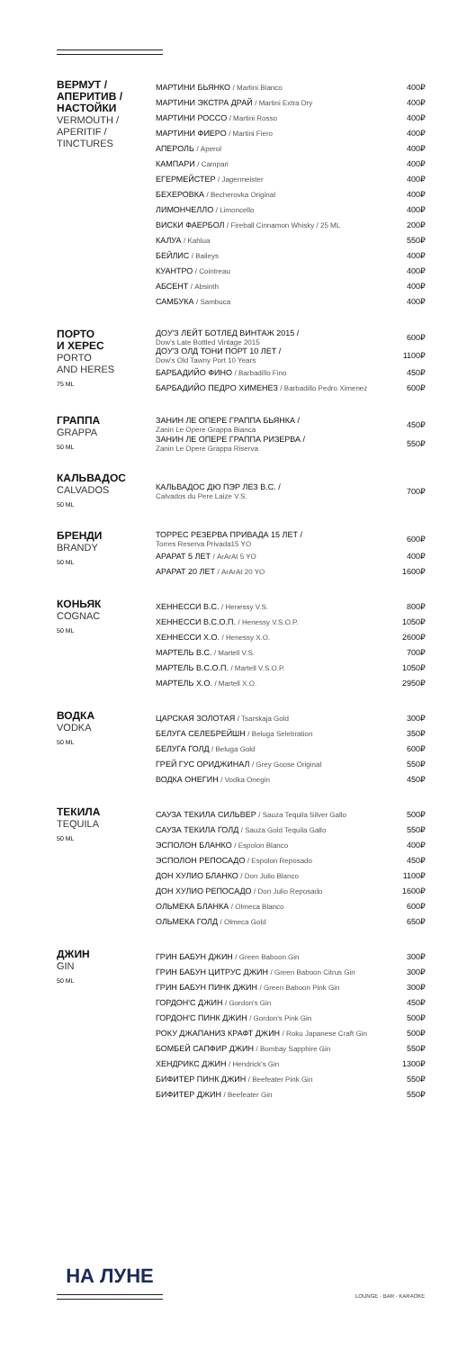ВЕРМУТ /
АПЕРИТИВ /
НАСТОЙКИ
VERMOUTH /
APERITIF /
TINCTURES
| МАРТИНИ БЬЯНКО / Martini Bianco | 400₽ |
| МАРТИНИ ЭКСТРА ДРАЙ / Martini Extra Dry | 400₽ |
| МАРТИНИ РОССО / Martini Rosso | 400₽ |
| МАРТИНИ ФИЕРО / Martini Fiero | 400₽ |
| АПЕРОЛЬ / Aperol | 400₽ |
| КАМПАРИ / Campari | 400₽ |
| ЕГЕРМЕЙСТЕР / Jagermeister | 400₽ |
| БЕХЕРОВКА / Becherovka Original | 400₽ |
| ЛИМОНЧЕЛЛО / Limoncello | 400₽ |
| ВИСКИ ФАЕРБОЛ / Fireball Cinnamon Whisky / 25 ML | 200₽ |
| КАЛУА / Kahlua | 550₽ |
| БЕЙЛИС / Baileys | 400₽ |
| КУАНТРО / Cointreau | 400₽ |
| АБСЕНТ / Absinth | 400₽ |
| САМБУКА / Sambuca | 400₽ |
ПОРТО
И ХЕРЕС
PORTO
AND HERES
75 ML
| ДОУ'З ЛЕЙТ БОТЛЕД ВИНТАЖ 2015 / Dow's Late Bottled Vintage 2015 | 600₽ |
| ДОУ'З ОЛД ТОНИ ПОРТ 10 ЛЕТ / Dow's Old Tawny Port 10 Years | 1100₽ |
| БАРБАДИЙО ФИНО / Barbadillo Fino | 450₽ |
| БАРБАДИЙО ПЕДРО ХИМЕНЕЗ / Barbadillo Pedro Ximenez | 600₽ |
ГРАППА
GRAPPA
50 ML
| ЗАНИН ЛЕ ОПЕРЕ ГРАППА БЬЯНКА / Zanin Le Opere Grappa Bianca | 450₽ |
| ЗАНИН ЛЕ ОПЕРЕ ГРАППА РИЗЕРВА / Zanin Le Opere Grappa Riserva | 550₽ |
КАЛЬВАДОС
CALVADOS
50 ML
| КАЛЬВАДОС ДЮ ПЭР ЛЕЗ В.С. / Calvados du Pere Laize V.S. | 700₽ |
БРЕНДИ
BRANDY
50 ML
| ТОРРЕС РЕЗЕРВА ПРИВАДА 15 ЛЕТ / Torres Reserva Privada15 YO | 600₽ |
| АРАРАТ 5 ЛЕТ / ArArAt 5 YO | 400₽ |
| АРАРАТ 20 ЛЕТ / ArArAt 20 YO | 1600₽ |
КОНЬЯК
COGNAC
50 ML
| ХЕННЕССИ В.С. / Henessy V.S. | 800₽ |
| ХЕННЕССИ В.С.О.П. / Henessy V.S.O.P. | 1050₽ |
| ХЕННЕССИ Х.О. / Henessy X.O. | 2600₽ |
| МАРТЕЛЬ В.С. / Martell V.S. | 700₽ |
| МАРТЕЛЬ В.С.О.П. / Martell V.S.O.P. | 1050₽ |
| МАРТЕЛЬ Х.О. / Martell X.O. | 2950₽ |
ВОДКА
VODKA
50 ML
| ЦАРСКАЯ ЗОЛОТАЯ / Tsarskaja Gold | 300₽ |
| БЕЛУГА СЕЛЕБРЕЙШН / Beluga Selebration | 350₽ |
| БЕЛУГА ГОЛД / Beluga Gold | 600₽ |
| ГРЕЙ ГУС ОРИДЖИНАЛ / Grey Goose Original | 550₽ |
| ВОДКА ОНЕГИН / Vodka Onegin | 450₽ |
ТЕКИЛА
TEQUILA
50 ML
| САУЗА ТЕКИЛА СИЛЬВЕР / Sauza Tequila Silver Gallo | 500₽ |
| САУЗА ТЕКИЛА ГОЛД / Sauza Gold Tequila Gallo | 550₽ |
| ЭСПОЛОН БЛАНКО / Espolon Blanco | 400₽ |
| ЭСПОЛОН РЕПОСАДО / Espolon Reposado | 450₽ |
| ДОН ХУЛИО БЛАНКО / Don Julio Blanco | 1100₽ |
| ДОН ХУЛИО РЕПОСАДО / Don Julio Reposado | 1600₽ |
| ОЛЬМЕКА БЛАНКА / Olmeca Blanco | 600₽ |
| ОЛЬМЕКА ГОЛД / Olmeca Gold | 650₽ |
ДЖИН
GIN
50 ML
| ГРИН БАБУН ДЖИН / Green Baboon Gin | 300₽ |
| ГРИН БАБУН ЦИТРУС ДЖИН / Green Baboon Citrus Gin | 300₽ |
| ГРИН БАБУН ПИНК ДЖИН / Green Baboon Pink Gin | 300₽ |
| ГОРДОН'С ДЖИН / Gordon's Gin | 450₽ |
| ГОРДОН'С ПИНК ДЖИН / Gordon's Pink Gin | 500₽ |
| РОКУ ДЖАПАНИЗ КРАФТ ДЖИН / Roku Japanese Craft Gin | 500₽ |
| БОМБЕЙ САПФИР ДЖИН / Bombay Sapphire Gin | 550₽ |
| ХЕНДРИКС ДЖИН / Hendrick's Gin | 1300₽ |
| БИФИТЕР ПИНК ДЖИН / Beefeater Pink Gin | 550₽ |
| БИФИТЕР ДЖИН / Beefeater Gin | 550₽ |
НА ЛУНЕ
LOUNGE · BAR · KARAOKE